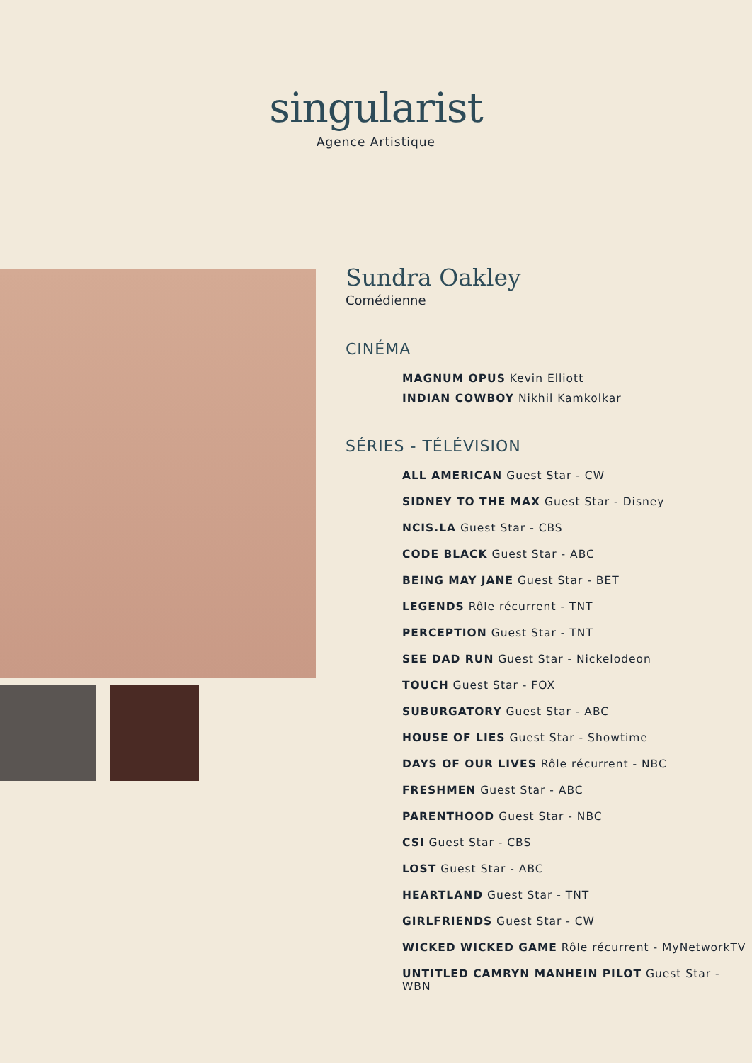singularist
Agence Artistique
Sundra Oakley
Comédienne
CINÉMA
MAGNUM OPUS Kevin Elliott
INDIAN COWBOY Nikhil Kamkolkar
SÉRIES - TÉLÉVISION
ALL AMERICAN Guest Star - CW
SIDNEY TO THE MAX Guest Star - Disney
NCIS.LA Guest Star - CBS
CODE BLACK Guest Star - ABC
BEING MAY JANE Guest Star - BET
LEGENDS Rôle récurrent - TNT
PERCEPTION Guest Star - TNT
SEE DAD RUN Guest Star - Nickelodeon
TOUCH Guest Star - FOX
SUBURGATORY Guest Star - ABC
HOUSE OF LIES Guest Star - Showtime
DAYS OF OUR LIVES Rôle récurrent - NBC
FRESHMEN Guest Star - ABC
PARENTHOOD Guest Star - NBC
CSI Guest Star - CBS
LOST Guest Star - ABC
HEARTLAND Guest Star - TNT
GIRLFRIENDS Guest Star - CW
WICKED WICKED GAME Rôle récurrent - MyNetworkTV
UNTITLED CAMRYN MANHEIN PILOT Guest Star - WBN